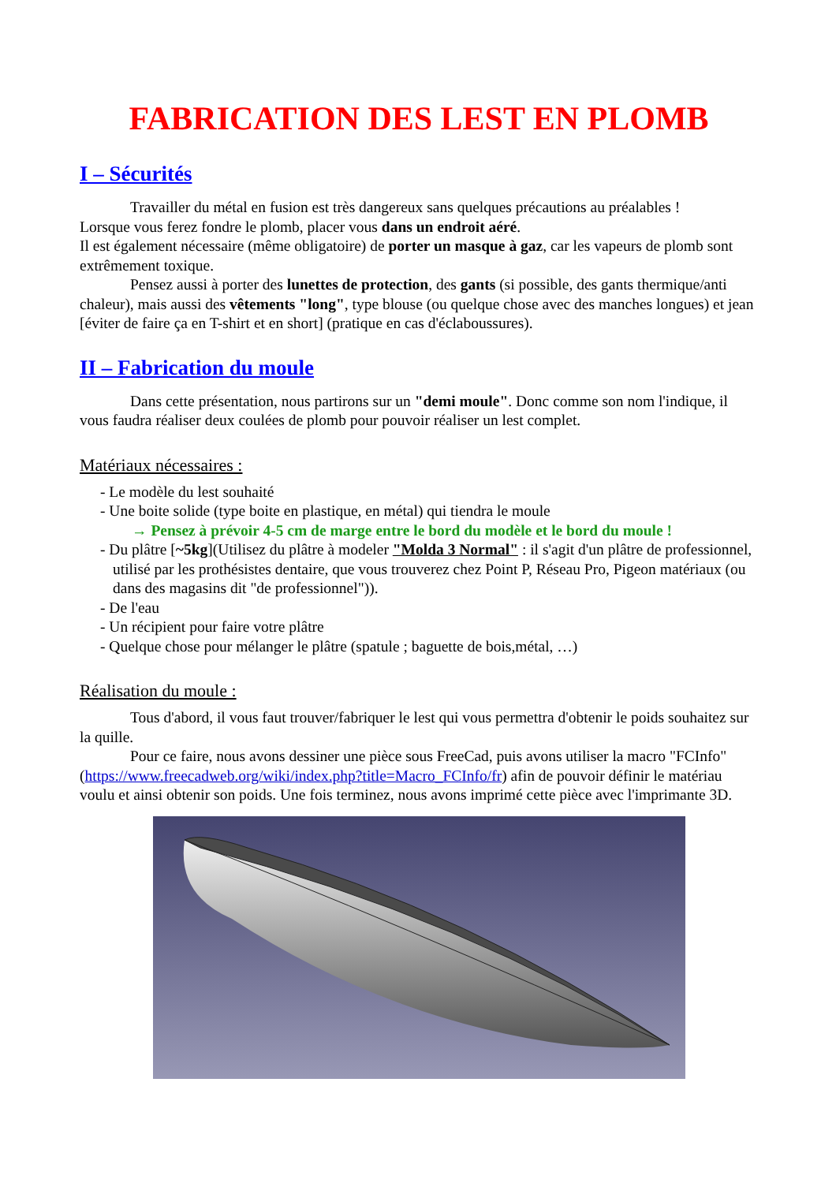FABRICATION DES LEST EN PLOMB
I – Sécurités
Travailler du métal en fusion est très dangereux sans quelques précautions au préalables !
Lorsque vous ferez fondre le plomb, placer vous dans un endroit aéré.
Il est également nécessaire (même obligatoire) de porter un masque à gaz, car les vapeurs de plomb sont extrêmement toxique.
Pensez aussi à porter des lunettes de protection, des gants (si possible, des gants thermique/anti chaleur), mais aussi des vêtements "long", type blouse (ou quelque chose avec des manches longues) et jean [éviter de faire ça en T-shirt et en short] (pratique en cas d'éclaboussures).
II – Fabrication du moule
Dans cette présentation, nous partirons sur un "demi moule". Donc comme son nom l'indique, il vous faudra réaliser deux coulées de plomb pour pouvoir réaliser un lest complet.
Matériaux nécessaires :
- Le modèle du lest souhaité
- Une boite solide (type boite en plastique, en métal) qui tiendra le moule
→ Pensez à prévoir 4-5 cm de marge entre le bord du modèle et le bord du moule !
- Du plâtre [~5kg](Utilisez du plâtre à modeler "Molda 3 Normal" : il s'agit d'un plâtre de professionnel, utilisé par les prothésistes dentaire, que vous trouverez chez Point P, Réseau Pro, Pigeon matériaux (ou dans des magasins dit "de professionnel")).
- De l'eau
- Un récipient pour faire votre plâtre
- Quelque chose pour mélanger le plâtre (spatule ; baguette de bois,métal, …)
Réalisation du moule :
Tous d'abord, il vous faut trouver/fabriquer le lest qui vous permettra d'obtenir le poids souhaitez sur la quille.
Pour ce faire, nous avons dessiner une pièce sous FreeCad, puis avons utiliser la macro "FCInfo" (https://www.freecadweb.org/wiki/index.php?title=Macro_FCInfo/fr) afin de pouvoir définir le matériau voulu et ainsi obtenir son poids. Une fois terminez, nous avons imprimé cette pièce avec l'imprimante 3D.